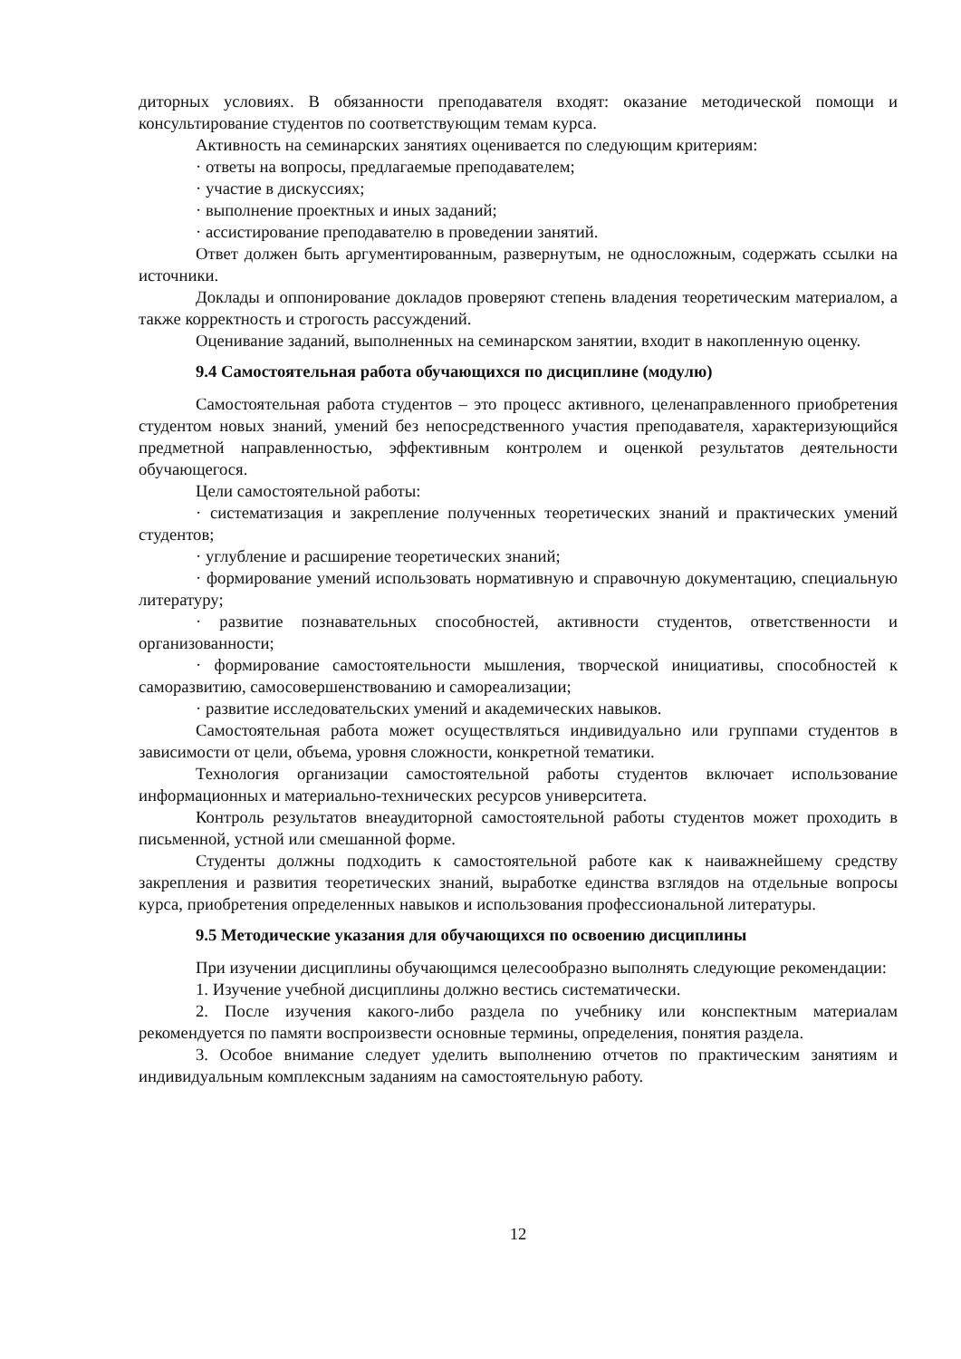диторных условиях. В обязанности преподавателя входят: оказание методической помощи и консультирование студентов по соответствующим темам курса.
Активность на семинарских занятиях оценивается по следующим критериям:
· ответы на вопросы, предлагаемые преподавателем;
· участие в дискуссиях;
· выполнение проектных и иных заданий;
· ассистирование преподавателю в проведении занятий.
Ответ должен быть аргументированным, развернутым, не односложным, содержать ссылки на источники.
Доклады и оппонирование докладов проверяют степень владения теоретическим материалом, а также корректность и строгость рассуждений.
Оценивание заданий, выполненных на семинарском занятии, входит в накопленную оценку.
9.4 Самостоятельная работа обучающихся по дисциплине (модулю)
Самостоятельная работа студентов – это процесс активного, целенаправленного приобретения студентом новых знаний, умений без непосредственного участия преподавателя, характеризующийся предметной направленностью, эффективным контролем и оценкой результатов деятельности обучающегося.
Цели самостоятельной работы:
· систематизация и закрепление полученных теоретических знаний и практических умений студентов;
· углубление и расширение теоретических знаний;
· формирование умений использовать нормативную и справочную документацию, специальную литературу;
· развитие познавательных способностей, активности студентов, ответственности и организованности;
· формирование самостоятельности мышления, творческой инициативы, способностей к саморазвитию, самосовершенствованию и самореализации;
· развитие исследовательских умений и академических навыков.
Самостоятельная работа может осуществляться индивидуально или группами студентов в зависимости от цели, объема, уровня сложности, конкретной тематики.
Технология организации самостоятельной работы студентов включает использование информационных и материально-технических ресурсов университета.
Контроль результатов внеаудиторной самостоятельной работы студентов может проходить в письменной, устной или смешанной форме.
Студенты должны подходить к самостоятельной работе как к наиважнейшему средству закрепления и развития теоретических знаний, выработке единства взглядов на отдельные вопросы курса, приобретения определенных навыков и использования профессиональной литературы.
9.5 Методические указания для обучающихся по освоению дисциплины
При изучении дисциплины обучающимся целесообразно выполнять следующие рекомендации:
1. Изучение учебной дисциплины должно вестись систематически.
2. После изучения какого-либо раздела по учебнику или конспектным материалам рекомендуется по памяти воспроизвести основные термины, определения, понятия раздела.
3. Особое внимание следует уделить выполнению отчетов по практическим занятиям и индивидуальным комплексным заданиям на самостоятельную работу.
12